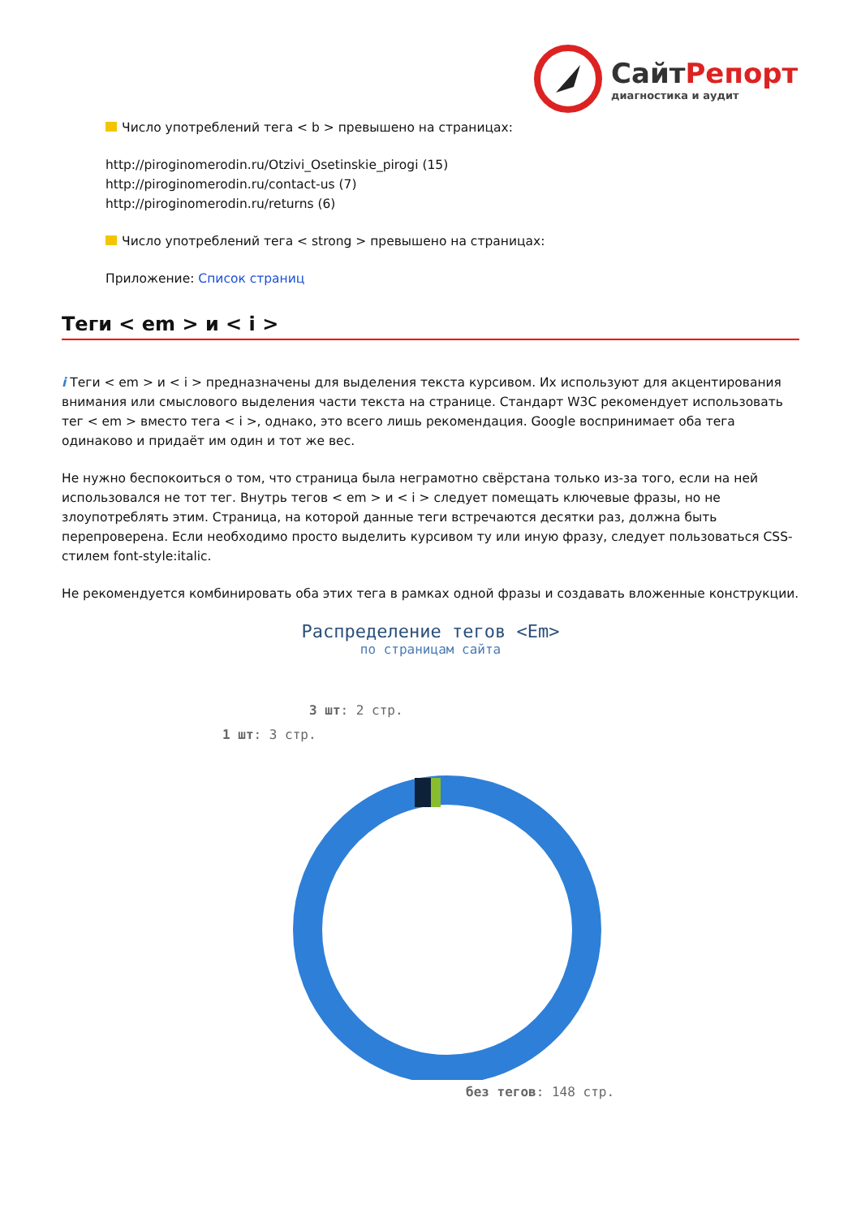СайтРепорт
диагностика и аудит
Число употреблений тега < b > превышено на страницах:
http://piroginomerodin.ru/Otzivi_Osetinskie_pirogi (15)
http://piroginomerodin.ru/contact-us (7)
http://piroginomerodin.ru/returns (6)
Число употреблений тега < strong > превышено на страницах:
Приложение: Список страниц
Теги < em > и < i >
i Теги < em > и < i > предназначены для выделения текста курсивом. Их используют для акцентирования внимания или смыслового выделения части текста на странице. Стандарт W3C рекомендует использовать тег < em > вместо тега < i >, однако, это всего лишь рекомендация. Google воспринимает оба тега одинаково и придаёт им один и тот же вес.
Не нужно беспокоиться о том, что страница была неграмотно свёрстана только из-за того, если на ней использовался не тот тег. Внутрь тегов < em > и < i > следует помещать ключевые фразы, но не злоупотреблять этим. Страница, на которой данные теги встречаются десятки раз, должна быть перепроверена. Если необходимо просто выделить курсивом ту или иную фразу, следует пользоваться CSS-стилем font-style:italic.
Не рекомендуется комбинировать оба этих тега в рамках одной фразы и создавать вложенные конструкции.
Распределение тегов <Em>
по страницам сайта
3 шт: 2 стр.
1 шт: 3 стр.
без тегов: 148 стр.